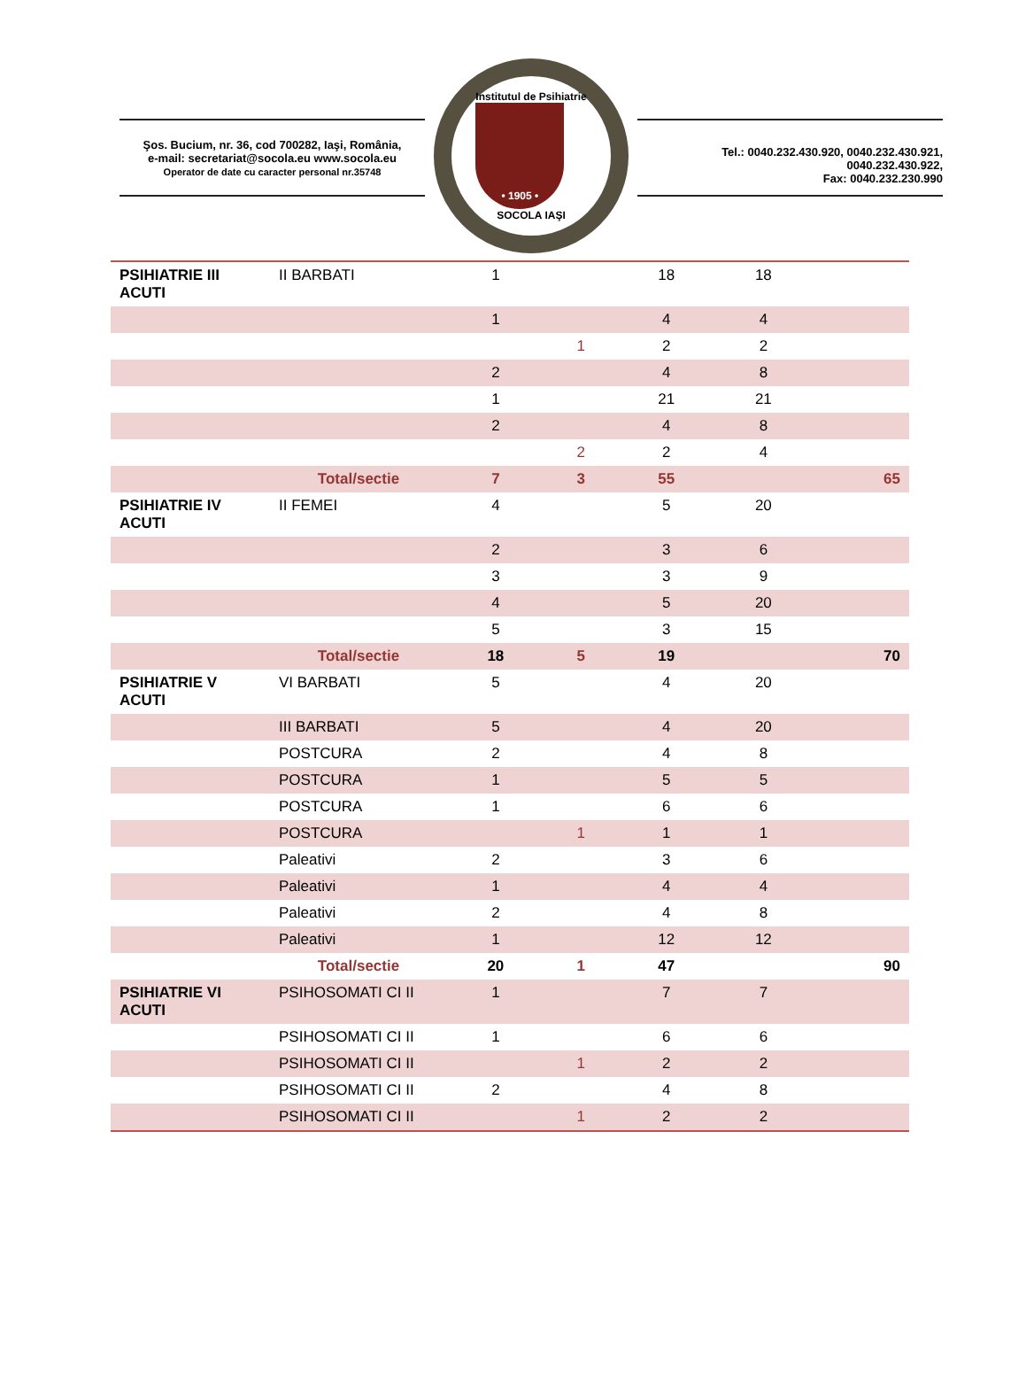Şos. Bucium, nr. 36, cod 700282, Iaşi, România,
e-mail: secretariat@socola.eu www.socola.eu
Operator de date cu caracter personal nr.35748
Institutul de Psihiatrie
• 1905 •
SOCOLA IAŞI
Tel.: 0040.232.430.920, 0040.232.430.921, 0040.232.430.922,
Fax: 0040.232.230.990
| PSIHIATRIE III ACUTI | II BARBATI | 1 | | 18 | 18 | |
| | | 1 | | 4 | 4 | |
| | | | 1 | 2 | 2 | |
| | | 2 | | 4 | 8 | |
| | | 1 | | 21 | 21 | |
| | | 2 | | 4 | 8 | |
| | | | 2 | 2 | 4 | |
| | Total/sectie | 7 | 3 | 55 | | 65 |
| PSIHIATRIE IV ACUTI | II FEMEI | 4 | | 5 | 20 | |
| | | 2 | | 3 | 6 | |
| | | 3 | | 3 | 9 | |
| | | 4 | | 5 | 20 | |
| | | 5 | | 3 | 15 | |
| | Total/sectie | 18 | 5 | 19 | | 70 |
| PSIHIATRIE V ACUTI | VI BARBATI | 5 | | 4 | 20 | |
| | III BARBATI | 5 | | 4 | 20 | |
| | POSTCURA | 2 | | 4 | 8 | |
| | POSTCURA | 1 | | 5 | 5 | |
| | POSTCURA | 1 | | 6 | 6 | |
| | POSTCURA | | 1 | 1 | 1 | |
| | Paleativi | 2 | | 3 | 6 | |
| | Paleativi | 1 | | 4 | 4 | |
| | Paleativi | 2 | | 4 | 8 | |
| | Paleativi | 1 | | 12 | 12 | |
| | Total/sectie | 20 | 1 | 47 | | 90 |
| PSIHIATRIE VI ACUTI | PSIHOSOMATI CI II | 1 | | 7 | 7 | |
| | PSIHOSOMATI CI II | 1 | | 6 | 6 | |
| | PSIHOSOMATI CI II | | 1 | 2 | 2 | |
| | PSIHOSOMATI CI II | 2 | | 4 | 8 | |
| | PSIHOSOMATI CI II | | 1 | 2 | 2 | |